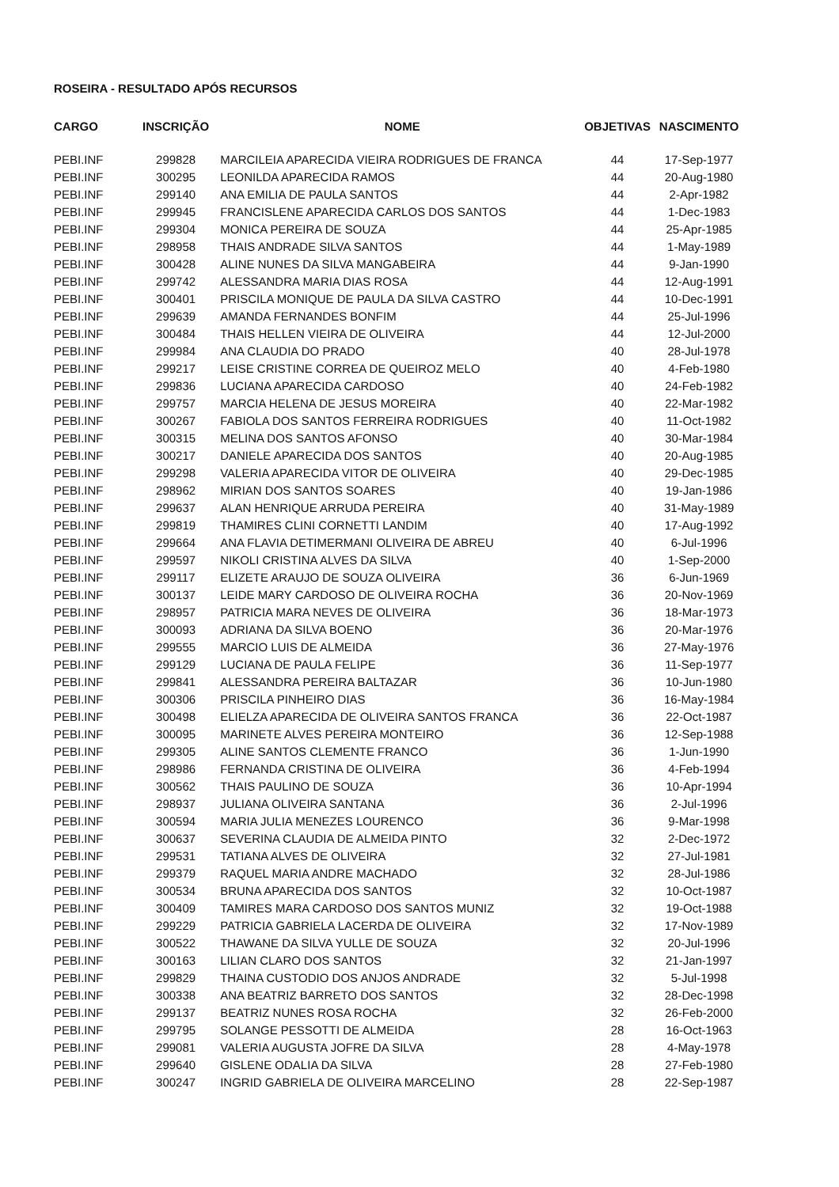ROSEIRA - RESULTADO APÓS RECURSOS
| CARGO | INSCRIÇÃO | NOME | OBJETIVAS | NASCIMENTO |
| --- | --- | --- | --- | --- |
| PEBI.INF | 299828 | MARCILEIA APARECIDA VIEIRA RODRIGUES DE FRANCA | 44 | 17-Sep-1977 |
| PEBI.INF | 300295 | LEONILDA APARECIDA RAMOS | 44 | 20-Aug-1980 |
| PEBI.INF | 299140 | ANA EMILIA DE PAULA SANTOS | 44 | 2-Apr-1982 |
| PEBI.INF | 299945 | FRANCISLENE APARECIDA CARLOS DOS SANTOS | 44 | 1-Dec-1983 |
| PEBI.INF | 299304 | MONICA PEREIRA DE SOUZA | 44 | 25-Apr-1985 |
| PEBI.INF | 298958 | THAIS ANDRADE SILVA SANTOS | 44 | 1-May-1989 |
| PEBI.INF | 300428 | ALINE NUNES DA SILVA MANGABEIRA | 44 | 9-Jan-1990 |
| PEBI.INF | 299742 | ALESSANDRA MARIA DIAS ROSA | 44 | 12-Aug-1991 |
| PEBI.INF | 300401 | PRISCILA MONIQUE DE PAULA DA SILVA CASTRO | 44 | 10-Dec-1991 |
| PEBI.INF | 299639 | AMANDA FERNANDES BONFIM | 44 | 25-Jul-1996 |
| PEBI.INF | 300484 | THAIS HELLEN VIEIRA DE OLIVEIRA | 44 | 12-Jul-2000 |
| PEBI.INF | 299984 | ANA CLAUDIA DO PRADO | 40 | 28-Jul-1978 |
| PEBI.INF | 299217 | LEISE CRISTINE CORREA DE QUEIROZ MELO | 40 | 4-Feb-1980 |
| PEBI.INF | 299836 | LUCIANA APARECIDA CARDOSO | 40 | 24-Feb-1982 |
| PEBI.INF | 299757 | MARCIA HELENA DE JESUS MOREIRA | 40 | 22-Mar-1982 |
| PEBI.INF | 300267 | FABIOLA DOS SANTOS FERREIRA RODRIGUES | 40 | 11-Oct-1982 |
| PEBI.INF | 300315 | MELINA DOS SANTOS AFONSO | 40 | 30-Mar-1984 |
| PEBI.INF | 300217 | DANIELE APARECIDA DOS SANTOS | 40 | 20-Aug-1985 |
| PEBI.INF | 299298 | VALERIA APARECIDA VITOR DE OLIVEIRA | 40 | 29-Dec-1985 |
| PEBI.INF | 298962 | MIRIAN DOS SANTOS SOARES | 40 | 19-Jan-1986 |
| PEBI.INF | 299637 | ALAN HENRIQUE ARRUDA PEREIRA | 40 | 31-May-1989 |
| PEBI.INF | 299819 | THAMIRES CLINI CORNETTI LANDIM | 40 | 17-Aug-1992 |
| PEBI.INF | 299664 | ANA FLAVIA DETIMERMANI OLIVEIRA DE ABREU | 40 | 6-Jul-1996 |
| PEBI.INF | 299597 | NIKOLI CRISTINA ALVES DA SILVA | 40 | 1-Sep-2000 |
| PEBI.INF | 299117 | ELIZETE ARAUJO DE SOUZA OLIVEIRA | 36 | 6-Jun-1969 |
| PEBI.INF | 300137 | LEIDE MARY CARDOSO DE OLIVEIRA ROCHA | 36 | 20-Nov-1969 |
| PEBI.INF | 298957 | PATRICIA MARA NEVES DE OLIVEIRA | 36 | 18-Mar-1973 |
| PEBI.INF | 300093 | ADRIANA DA SILVA BOENO | 36 | 20-Mar-1976 |
| PEBI.INF | 299555 | MARCIO LUIS DE ALMEIDA | 36 | 27-May-1976 |
| PEBI.INF | 299129 | LUCIANA DE PAULA FELIPE | 36 | 11-Sep-1977 |
| PEBI.INF | 299841 | ALESSANDRA PEREIRA BALTAZAR | 36 | 10-Jun-1980 |
| PEBI.INF | 300306 | PRISCILA PINHEIRO DIAS | 36 | 16-May-1984 |
| PEBI.INF | 300498 | ELIELZA APARECIDA DE OLIVEIRA SANTOS FRANCA | 36 | 22-Oct-1987 |
| PEBI.INF | 300095 | MARINETE ALVES PEREIRA MONTEIRO | 36 | 12-Sep-1988 |
| PEBI.INF | 299305 | ALINE SANTOS CLEMENTE FRANCO | 36 | 1-Jun-1990 |
| PEBI.INF | 298986 | FERNANDA CRISTINA DE OLIVEIRA | 36 | 4-Feb-1994 |
| PEBI.INF | 300562 | THAIS PAULINO DE SOUZA | 36 | 10-Apr-1994 |
| PEBI.INF | 298937 | JULIANA OLIVEIRA SANTANA | 36 | 2-Jul-1996 |
| PEBI.INF | 300594 | MARIA JULIA MENEZES LOURENCO | 36 | 9-Mar-1998 |
| PEBI.INF | 300637 | SEVERINA CLAUDIA DE ALMEIDA PINTO | 32 | 2-Dec-1972 |
| PEBI.INF | 299531 | TATIANA ALVES DE OLIVEIRA | 32 | 27-Jul-1981 |
| PEBI.INF | 299379 | RAQUEL MARIA ANDRE MACHADO | 32 | 28-Jul-1986 |
| PEBI.INF | 300534 | BRUNA APARECIDA DOS SANTOS | 32 | 10-Oct-1987 |
| PEBI.INF | 300409 | TAMIRES MARA CARDOSO DOS SANTOS MUNIZ | 32 | 19-Oct-1988 |
| PEBI.INF | 299229 | PATRICIA GABRIELA LACERDA DE OLIVEIRA | 32 | 17-Nov-1989 |
| PEBI.INF | 300522 | THAWANE DA SILVA YULLE DE SOUZA | 32 | 20-Jul-1996 |
| PEBI.INF | 300163 | LILIAN CLARO DOS SANTOS | 32 | 21-Jan-1997 |
| PEBI.INF | 299829 | THAINA CUSTODIO DOS ANJOS ANDRADE | 32 | 5-Jul-1998 |
| PEBI.INF | 300338 | ANA BEATRIZ BARRETO DOS SANTOS | 32 | 28-Dec-1998 |
| PEBI.INF | 299137 | BEATRIZ NUNES ROSA ROCHA | 32 | 26-Feb-2000 |
| PEBI.INF | 299795 | SOLANGE PESSOTTI DE ALMEIDA | 28 | 16-Oct-1963 |
| PEBI.INF | 299081 | VALERIA AUGUSTA JOFRE DA SILVA | 28 | 4-May-1978 |
| PEBI.INF | 299640 | GISLENE ODALIA DA SILVA | 28 | 27-Feb-1980 |
| PEBI.INF | 300247 | INGRID GABRIELA DE OLIVEIRA MARCELINO | 28 | 22-Sep-1987 |